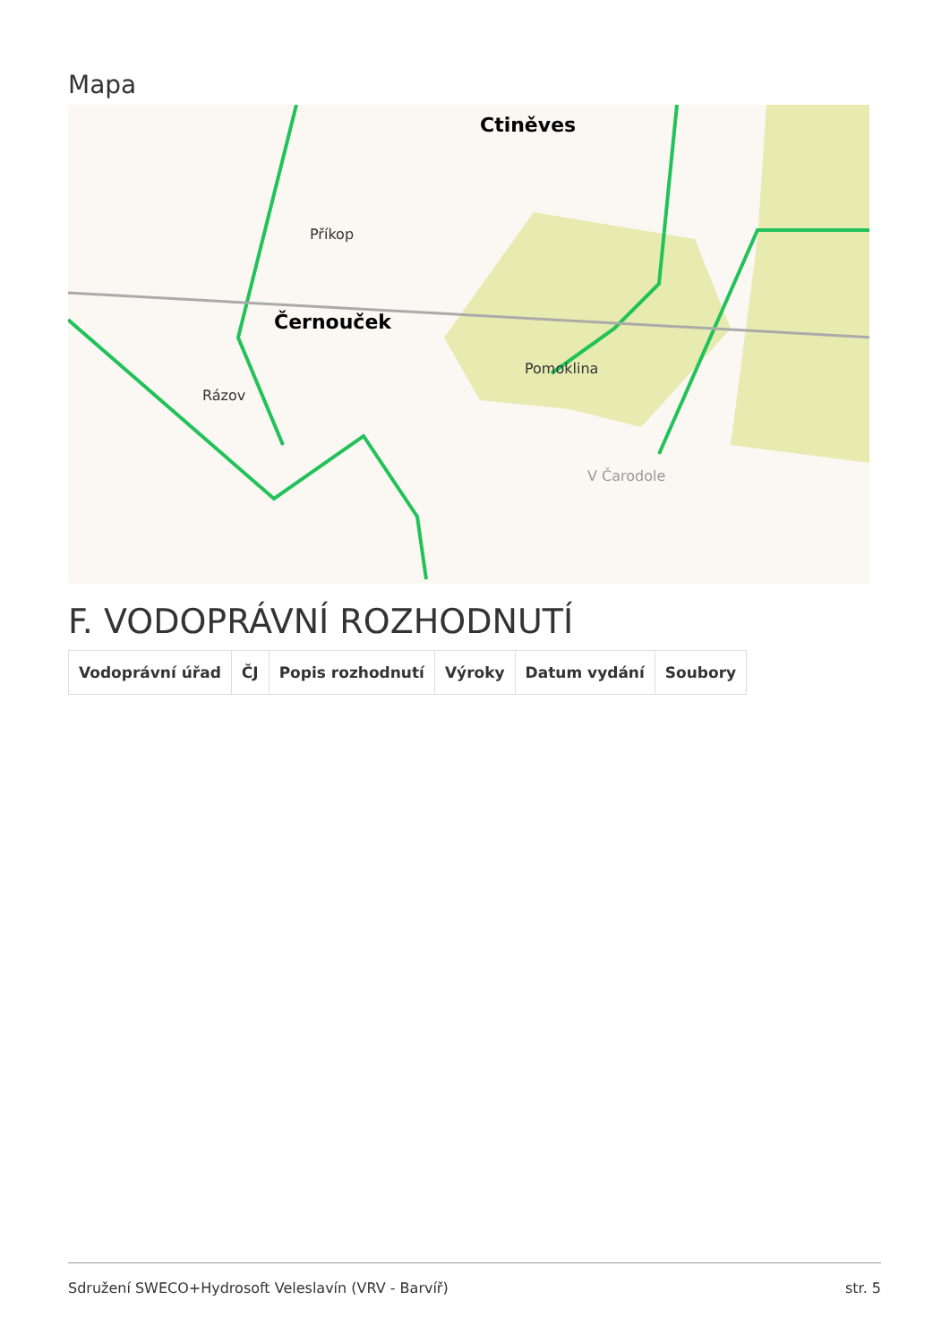Mapa
Černouček
Ctiněves
Pomoklina
Příkop
Rázov
V Čarodole
F. VODOPRÁVNÍ ROZHODNUTÍ
| Vodoprávní úřad | ČJ | Popis rozhodnutí | Výroky | Datum vydání | Soubory |
| --- | --- | --- | --- | --- | --- |
Sdružení SWECO+Hydrosoft Veleslavín (VRV - Barvíř) str. 5